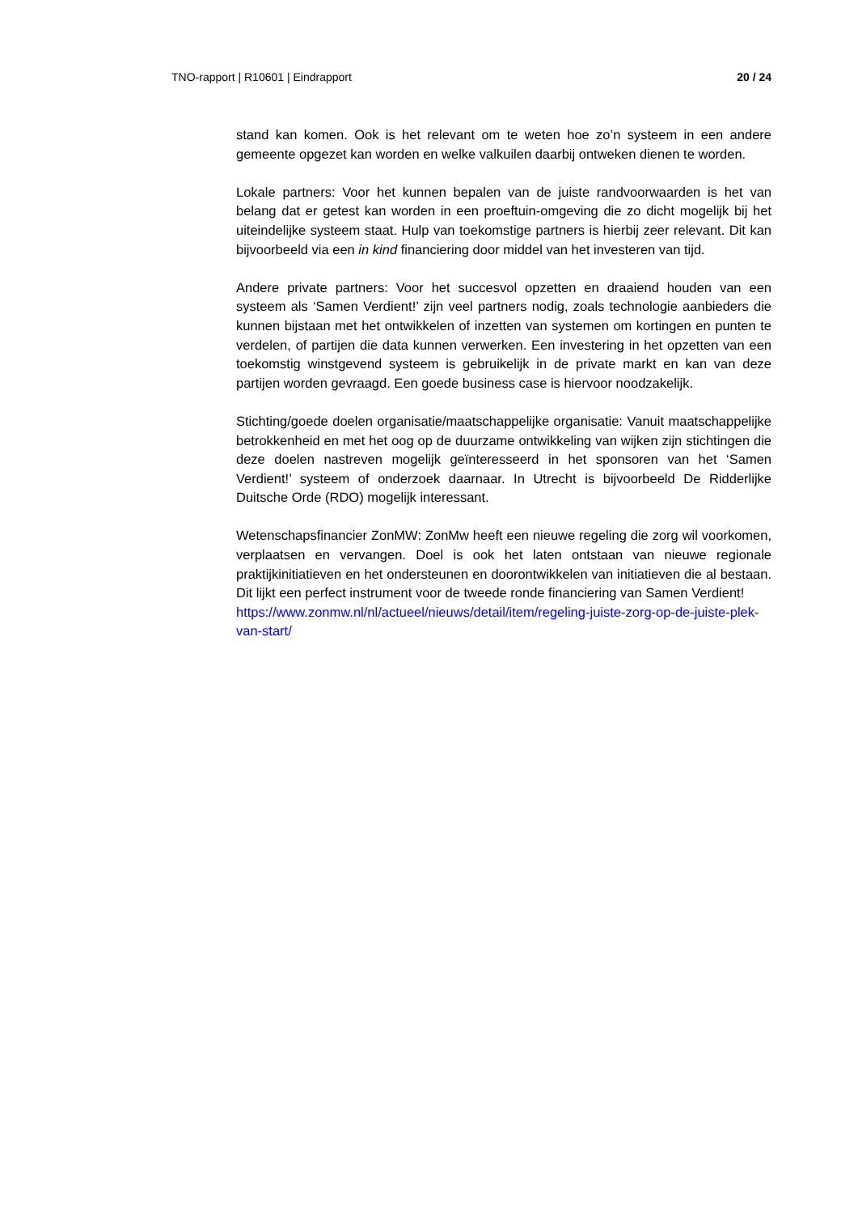TNO-rapport | R10601 | Eindrapport 20 / 24
stand kan komen. Ook is het relevant om te weten hoe zo’n systeem in een andere gemeente opgezet kan worden en welke valkuilen daarbij ontweken dienen te worden.
Lokale partners: Voor het kunnen bepalen van de juiste randvoorwaarden is het van belang dat er getest kan worden in een proeftuin-omgeving die zo dicht mogelijk bij het uiteindelijke systeem staat. Hulp van toekomstige partners is hierbij zeer relevant. Dit kan bijvoorbeeld via een in kind financiering door middel van het investeren van tijd.
Andere private partners: Voor het succesvol opzetten en draaiend houden van een systeem als ‘Samen Verdient!’ zijn veel partners nodig, zoals technologie aanbieders die kunnen bijstaan met het ontwikkelen of inzetten van systemen om kortingen en punten te verdelen, of partijen die data kunnen verwerken. Een investering in het opzetten van een toekomstig winstgevend systeem is gebruikelijk in de private markt en kan van deze partijen worden gevraagd. Een goede business case is hiervoor noodzakelijk.
Stichting/goede doelen organisatie/maatschappelijke organisatie: Vanuit maatschappelijke betrokkenheid en met het oog op de duurzame ontwikkeling van wijken zijn stichtingen die deze doelen nastreven mogelijk geïnteresseerd in het sponsoren van het ‘Samen Verdient!’ systeem of onderzoek daarnaar. In Utrecht is bijvoorbeeld De Ridderlijke Duitsche Orde (RDO) mogelijk interessant.
Wetenschapsfinancier ZonMW: ZonMw heeft een nieuwe regeling die zorg wil voorkomen, verplaatsen en vervangen. Doel is ook het laten ontstaan van nieuwe regionale praktijkinitiatieven en het ondersteunen en doorontwikkelen van initiatieven die al bestaan. Dit lijkt een perfect instrument voor de tweede ronde financiering van Samen Verdient!
https://www.zonmw.nl/nl/actueel/nieuws/detail/item/regeling-juiste-zorg-op-de-juiste-plek-van-start/